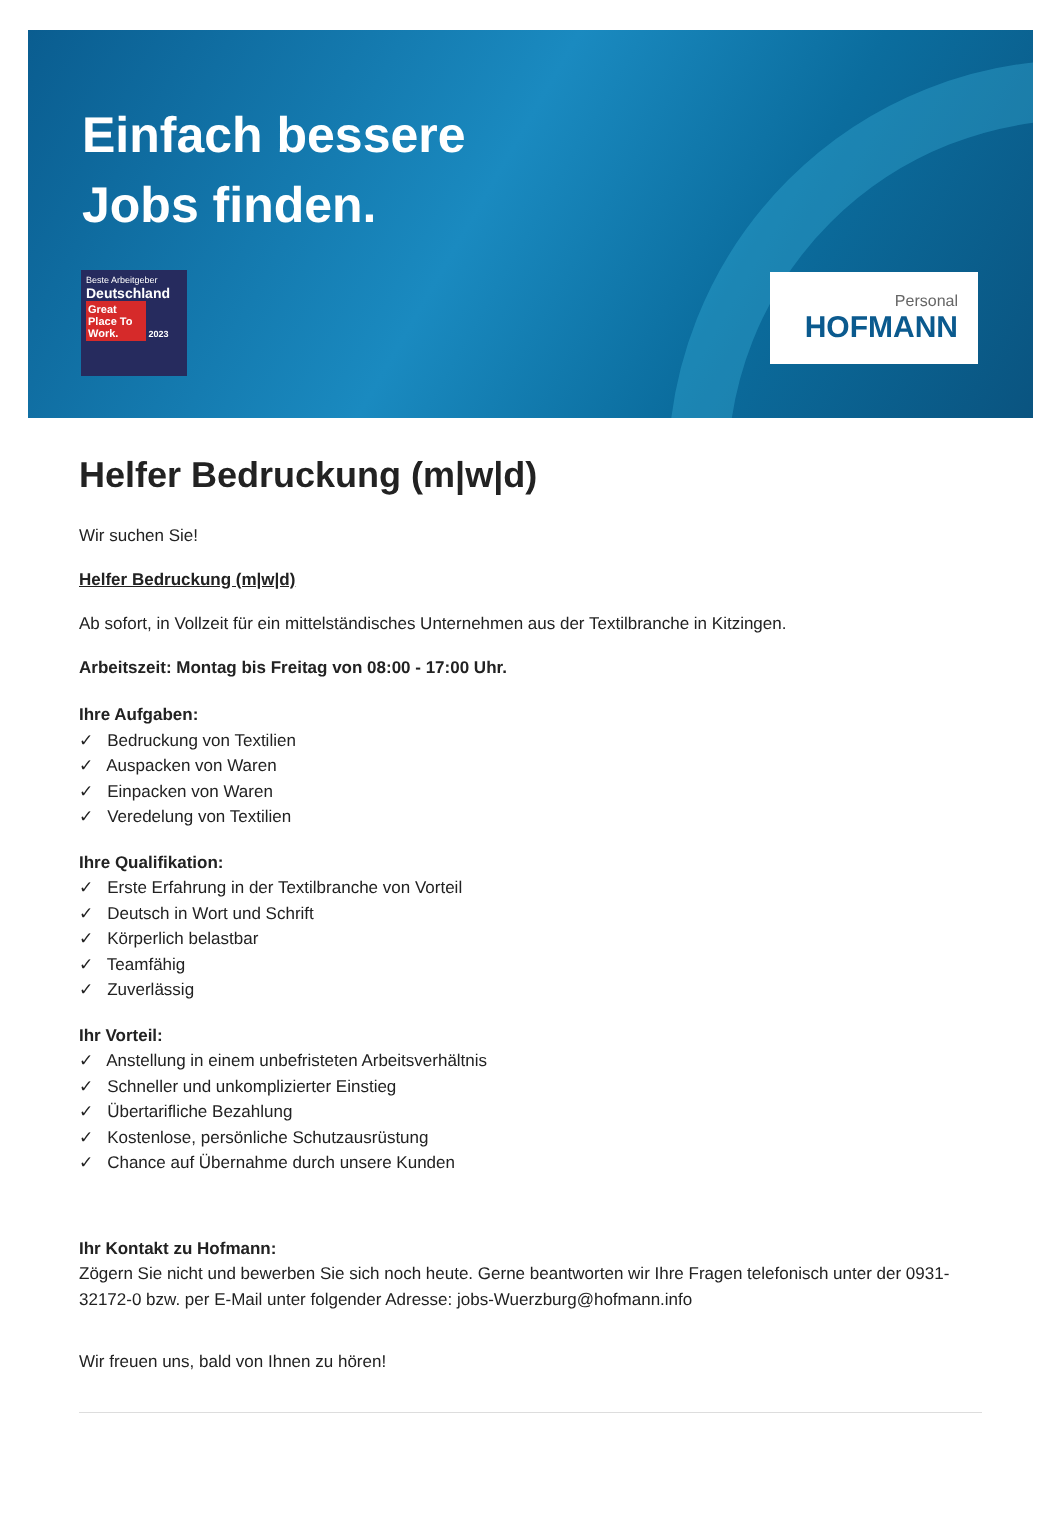Einfach bessere
Jobs finden.
Beste Arbeitgeber
Deutschland
Great Place To Work. 2023
Personal
HOFMANN
Helfer Bedruckung (m|w|d)
Wir suchen Sie!
Helfer Bedruckung (m|w|d)
Ab sofort, in Vollzeit für ein mittelständisches Unternehmen aus der Textilbranche in Kitzingen.
Arbeitszeit: Montag bis Freitag von 08:00 - 17:00 Uhr.
Ihre Aufgaben:
✓ Bedruckung von Textilien
✓ Auspacken von Waren
✓ Einpacken von Waren
✓ Veredelung von Textilien
Ihre Qualifikation:
✓ Erste Erfahrung in der Textilbranche von Vorteil
✓ Deutsch in Wort und Schrift
✓ Körperlich belastbar
✓ Teamfähig
✓ Zuverlässig
Ihr Vorteil:
✓ Anstellung in einem unbefristeten Arbeitsverhältnis
✓ Schneller und unkomplizierter Einstieg
✓ Übertarifliche Bezahlung
✓ Kostenlose, persönliche Schutzausrüstung
✓ Chance auf Übernahme durch unsere Kunden
Ihr Kontakt zu Hofmann:
Zögern Sie nicht und bewerben Sie sich noch heute. Gerne beantworten wir Ihre Fragen telefonisch unter der 0931-32172-0 bzw. per E-Mail unter folgender Adresse: jobs-Wuerzburg@hofmann.info
Wir freuen uns, bald von Ihnen zu hören!